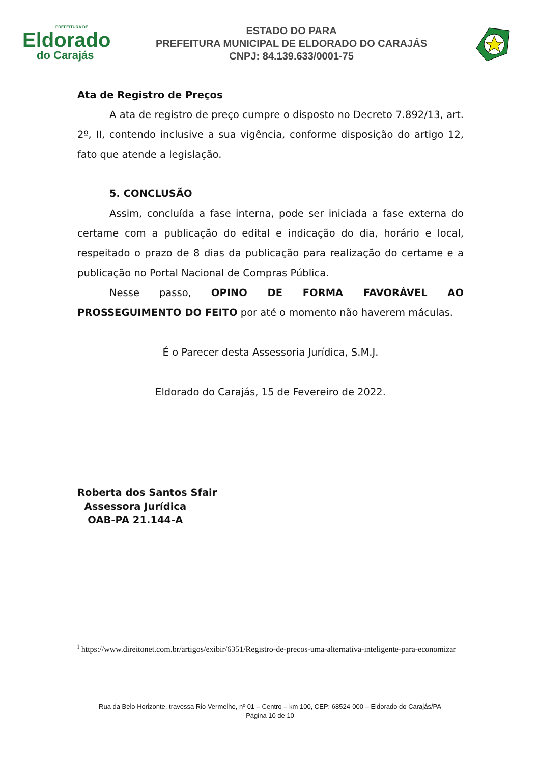PREFEITURA DE
Eldorado
do Carajás
ESTADO DO PARA
PREFEITURA MUNICIPAL DE ELDORADO DO CARAJÁS
CNPJ: 84.139.633/0001-75
Ata de Registro de Preços
A ata de registro de preço cumpre o disposto no Decreto 7.892/13, art. 2º, II, contendo inclusive a sua vigência, conforme disposição do artigo 12, fato que atende a legislação.
5. CONCLUSÃO
Assim, concluída a fase interna, pode ser iniciada a fase externa do certame com a publicação do edital e indicação do dia, horário e local, respeitado o prazo de 8 dias da publicação para realização do certame e a publicação no Portal Nacional de Compras Pública.
Nesse passo, OPINO DE FORMA FAVORÁVEL AO PROSSEGUIMENTO DO FEITO por até o momento não haverem máculas.
É o Parecer desta Assessoria Jurídica, S.M.J.
Eldorado do Carajás, 15 de Fevereiro de 2022.
Roberta dos Santos Sfair
Assessora Jurídica
OAB-PA 21.144-A
<sup>i</sup> https://www.direitonet.com.br/artigos/exibir/6351/Registro-de-precos-uma-alternativa-inteligente-para-economizar
Rua da Belo Horizonte, travessa Rio Vermelho, nº 01 – Centro – km 100, CEP: 68524-000 – Eldorado do Carajás/PA
Página 10 de 10